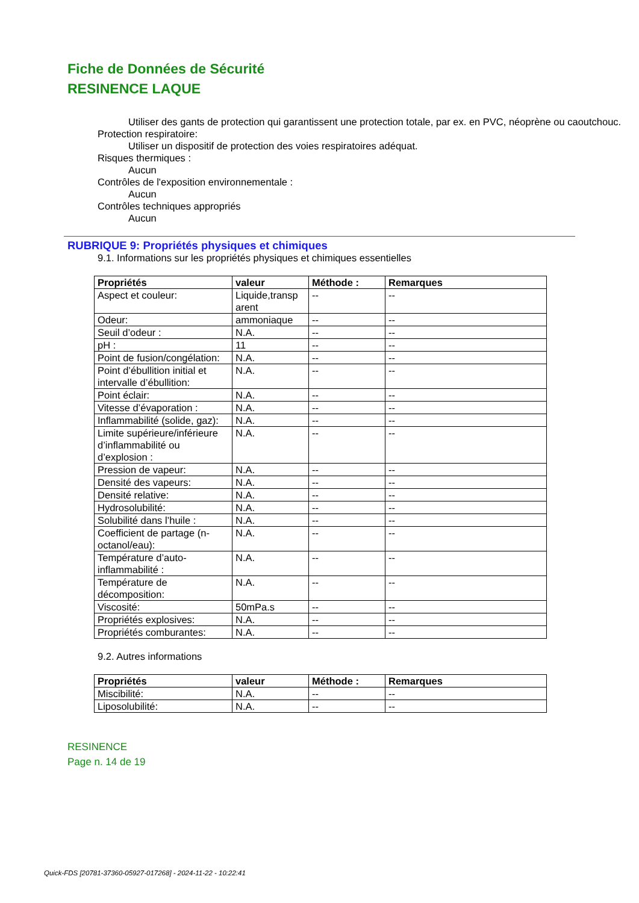Fiche de Données de Sécurité
RESINENCE LAQUE
Utiliser des gants de protection qui garantissent une protection totale, par ex. en PVC, néoprène ou caoutchouc.
Protection respiratoire:
Utiliser un dispositif de protection des voies respiratoires adéquat.
Risques thermiques :
Aucun
Contrôles de l'exposition environnementale :
Aucun
Contrôles techniques appropriés
Aucun
RUBRIQUE 9: Propriétés physiques et chimiques
9.1. Informations sur les propriétés physiques et chimiques essentielles
| Propriétés | valeur | Méthode : | Remarques |
| --- | --- | --- | --- |
| Aspect et couleur: | Liquide,transp arent | -- | -- |
| Odeur: | ammoniaque | -- | -- |
| Seuil d’odeur : | N.A. | -- | -- |
| pH : | 11 | -- | -- |
| Point de fusion/congélation: | N.A. | -- | -- |
| Point d’ébullition initial et intervalle d’ébullition: | N.A. | -- | -- |
| Point éclair: | N.A. | -- | -- |
| Vitesse d’évaporation : | N.A. | -- | -- |
| Inflammabilité (solide, gaz): | N.A. | -- | -- |
| Limite supérieure/inférieure d’inflammabilité ou d’explosion : | N.A. | -- | -- |
| Pression de vapeur: | N.A. | -- | -- |
| Densité des vapeurs: | N.A. | -- | -- |
| Densité relative: | N.A. | -- | -- |
| Hydrosolubilité: | N.A. | -- | -- |
| Solubilité dans l’huile : | N.A. | -- | -- |
| Coefficient de partage (n-octanol/eau): | N.A. | -- | -- |
| Température d’auto-inflammabilité : | N.A. | -- | -- |
| Température de décomposition: | N.A. | -- | -- |
| Viscosité: | 50mPa.s | -- | -- |
| Propriétés explosives: | N.A. | -- | -- |
| Propriétés comburantes: | N.A. | -- | -- |
9.2. Autres informations
| Propriétés | valeur | Méthode : | Remarques |
| --- | --- | --- | --- |
| Miscibilité: | N.A. | -- | -- |
| Liposolubilité: | N.A. | -- | -- |
RESINENCE
Page n. 14 de 19
Quick-FDS [20781-37360-05927-017268] - 2024-11-22 - 10:22:41